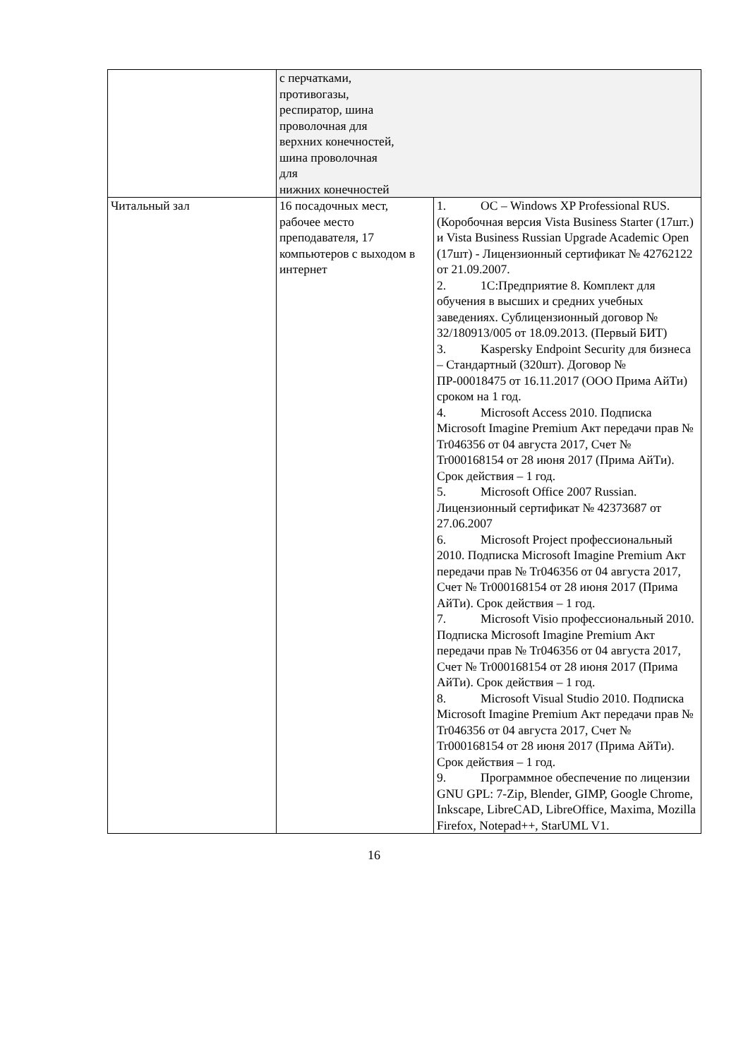| | с перчатками, противогазы, респиратор, шина проволочная для верхних конечностей, шина проволочная для нижних конечностей | |
| Читальный зал | 16 посадочных мест, рабочее место преподавателя, 17 компьютеров с выходом в интернет | 1. ОС – Windows XP Professional RUS. (Коробочная версия Vista Business Starter (17шт.) и Vista Business Russian Upgrade Academic Open (17шт) - Лицензионный сертификат № 42762122 от 21.09.2007. 2. 1С:Предприятие 8. Комплект для обучения в высших и средних учебных заведениях. Сублицензионный договор № 32/180913/005 от 18.09.2013. (Первый БИТ) 3. Kaspersky Endpoint Security для бизнеса – Стандартный (320шт). Договор № ПР-00018475 от 16.11.2017 (ООО Прима АйТи) сроком на 1 год. 4. Microsoft Access 2010. Подписка Microsoft Imagine Premium Акт передачи прав № Tr046356 от 04 августа 2017, Счет № Tr000168154 от 28 июня 2017 (Прима АйТи). Срок действия – 1 год. 5. Microsoft Office 2007 Russian. Лицензионный сертификат № 42373687 от 27.06.2007 6. Microsoft Project профессиональный 2010. Подписка Microsoft Imagine Premium Акт передачи прав № Tr046356 от 04 августа 2017, Счет № Tr000168154 от 28 июня 2017 (Прима АйТи). Срок действия – 1 год. 7. Microsoft Visio профессиональный 2010. Подписка Microsoft Imagine Premium Акт передачи прав № Tr046356 от 04 августа 2017, Счет № Tr000168154 от 28 июня 2017 (Прима АйТи). Срок действия – 1 год. 8. Microsoft Visual Studio 2010. Подписка Microsoft Imagine Premium Акт передачи прав № Tr046356 от 04 августа 2017, Счет № Tr000168154 от 28 июня 2017 (Прима АйТи). Срок действия – 1 год. 9. Программное обеспечение по лицензии GNU GPL: 7-Zip, Blender, GIMP, Google Chrome, Inkscape, LibreCAD, LibreOffice, Maxima, Mozilla Firefox, Notepad++, StarUML V1. |
16